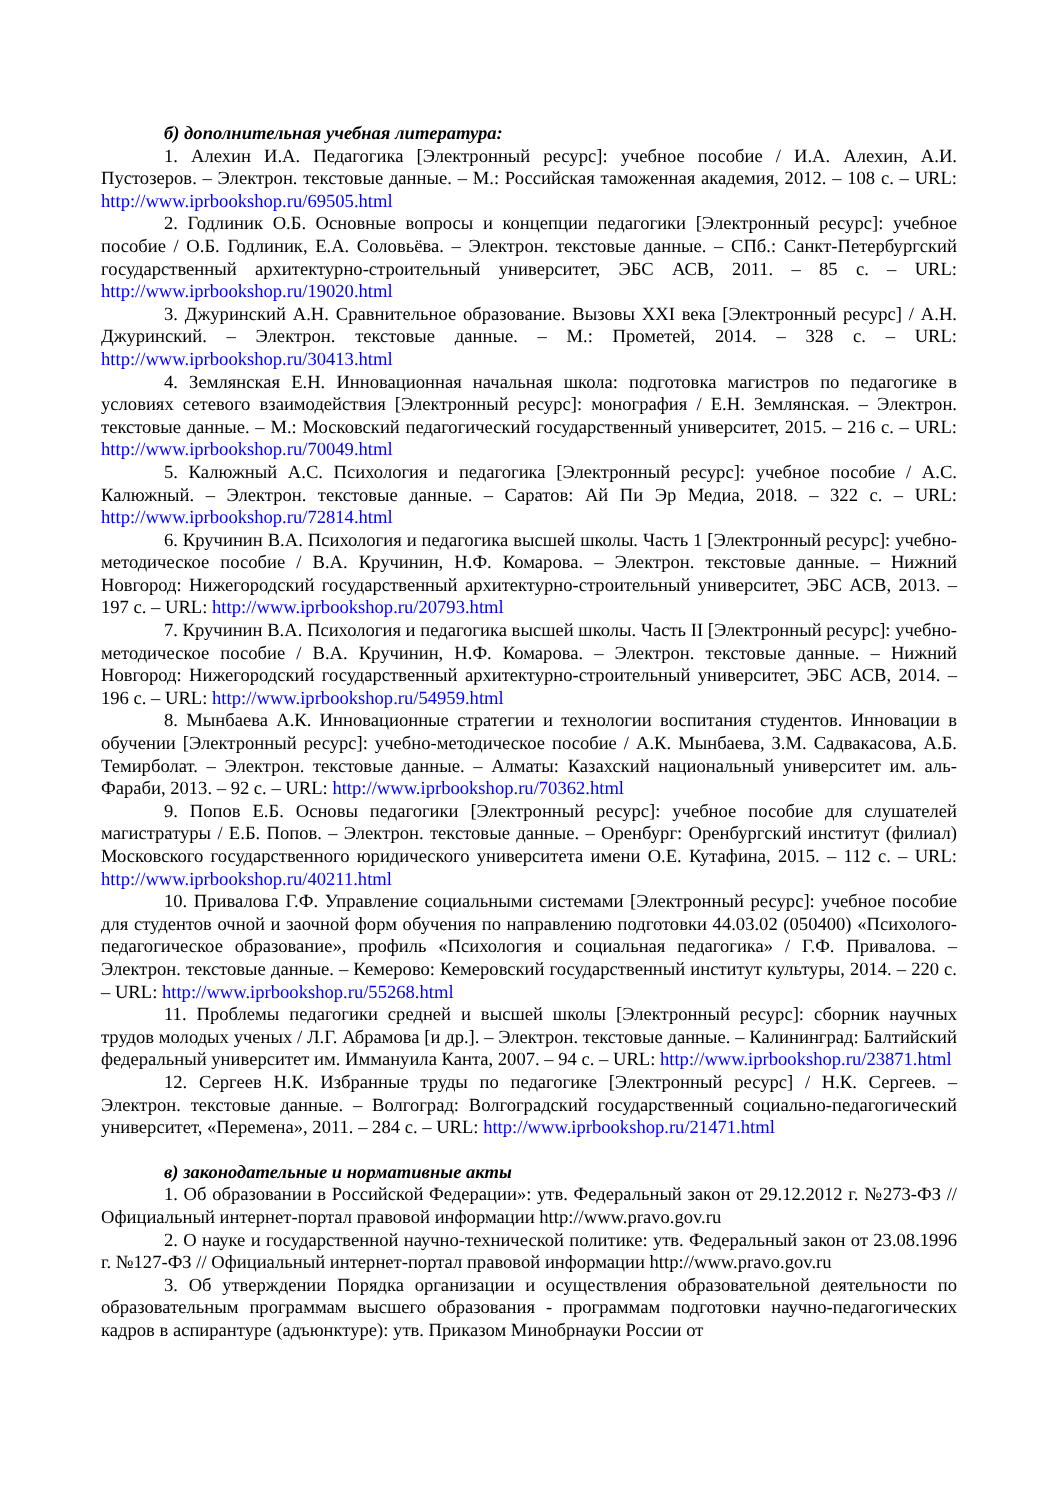б) дополнительная учебная литература:
1. Алехин И.А. Педагогика [Электронный ресурс]: учебное пособие / И.А. Алехин, А.И. Пустозеров. – Электрон. текстовые данные. – М.: Российская таможенная академия, 2012. – 108 с. – URL: http://www.iprbookshop.ru/69505.html
2. Годлиник О.Б. Основные вопросы и концепции педагогики [Электронный ресурс]: учебное пособие / О.Б. Годлиник, Е.А. Соловьёва. – Электрон. текстовые данные. – СПб.: Санкт-Петербургский государственный архитектурно-строительный университет, ЭБС АСВ, 2011. – 85 с. – URL: http://www.iprbookshop.ru/19020.html
3. Джуринский А.Н. Сравнительное образование. Вызовы XXI века [Электронный ресурс] / А.Н. Джуринский. – Электрон. текстовые данные. – М.: Прометей, 2014. – 328 с. – URL: http://www.iprbookshop.ru/30413.html
4. Землянская Е.Н. Инновационная начальная школа: подготовка магистров по педагогике в условиях сетевого взаимодействия [Электронный ресурс]: монография / Е.Н. Землянская. – Электрон. текстовые данные. – М.: Московский педагогический государственный университет, 2015. – 216 с. – URL: http://www.iprbookshop.ru/70049.html
5. Калюжный А.С. Психология и педагогика [Электронный ресурс]: учебное пособие / А.С. Калюжный. – Электрон. текстовые данные. – Саратов: Ай Пи Эр Медиа, 2018. – 322 с. – URL: http://www.iprbookshop.ru/72814.html
6. Кручинин В.А. Психология и педагогика высшей школы. Часть 1 [Электронный ресурс]: учебно-методическое пособие / В.А. Кручинин, Н.Ф. Комарова. – Электрон. текстовые данные. – Нижний Новгород: Нижегородский государственный архитектурно-строительный университет, ЭБС АСВ, 2013. – 197 с. – URL: http://www.iprbookshop.ru/20793.html
7. Кручинин В.А. Психология и педагогика высшей школы. Часть II [Электронный ресурс]: учебно-методическое пособие / В.А. Кручинин, Н.Ф. Комарова. – Электрон. текстовые данные. – Нижний Новгород: Нижегородский государственный архитектурно-строительный университет, ЭБС АСВ, 2014. – 196 с. – URL: http://www.iprbookshop.ru/54959.html
8. Мынбаева А.К. Инновационные стратегии и технологии воспитания студентов. Инновации в обучении [Электронный ресурс]: учебно-методическое пособие / А.К. Мынбаева, З.М. Садвакасова, А.Б. Темирболат. – Электрон. текстовые данные. – Алматы: Казахский национальный университет им. аль-Фараби, 2013. – 92 с. – URL: http://www.iprbookshop.ru/70362.html
9. Попов Е.Б. Основы педагогики [Электронный ресурс]: учебное пособие для слушателей магистратуры / Е.Б. Попов. – Электрон. текстовые данные. – Оренбург: Оренбургский институт (филиал) Московского государственного юридического университета имени О.Е. Кутафина, 2015. – 112 с. – URL: http://www.iprbookshop.ru/40211.html
10. Привалова Г.Ф. Управление социальными системами [Электронный ресурс]: учебное пособие для студентов очной и заочной форм обучения по направлению подготовки 44.03.02 (050400) «Психолого-педагогическое образование», профиль «Психология и социальная педагогика» / Г.Ф. Привалова. – Электрон. текстовые данные. – Кемерово: Кемеровский государственный институт культуры, 2014. – 220 с. – URL: http://www.iprbookshop.ru/55268.html
11. Проблемы педагогики средней и высшей школы [Электронный ресурс]: сборник научных трудов молодых ученых / Л.Г. Абрамова [и др.]. – Электрон. текстовые данные. – Калининград: Балтийский федеральный университет им. Иммануила Канта, 2007. – 94 с. – URL: http://www.iprbookshop.ru/23871.html
12. Сергеев Н.К. Избранные труды по педагогике [Электронный ресурс] / Н.К. Сергеев. – Электрон. текстовые данные. – Волгоград: Волгоградский государственный социально-педагогический университет, «Перемена», 2011. – 284 с. – URL: http://www.iprbookshop.ru/21471.html
в) законодательные и нормативные акты
1. Об образовании в Российской Федерации»: утв. Федеральный закон от 29.12.2012 г. №273-ФЗ // Официальный интернет-портал правовой информации http://www.pravo.gov.ru
2. О науке и государственной научно-технической политике: утв. Федеральный закон от 23.08.1996 г. №127-ФЗ // Официальный интернет-портал правовой информации http://www.pravo.gov.ru
3. Об утверждении Порядка организации и осуществления образовательной деятельности по образовательным программам высшего образования - программам подготовки научно-педагогических кадров в аспирантуре (адъюнктуре): утв. Приказом Минобрнауки России от